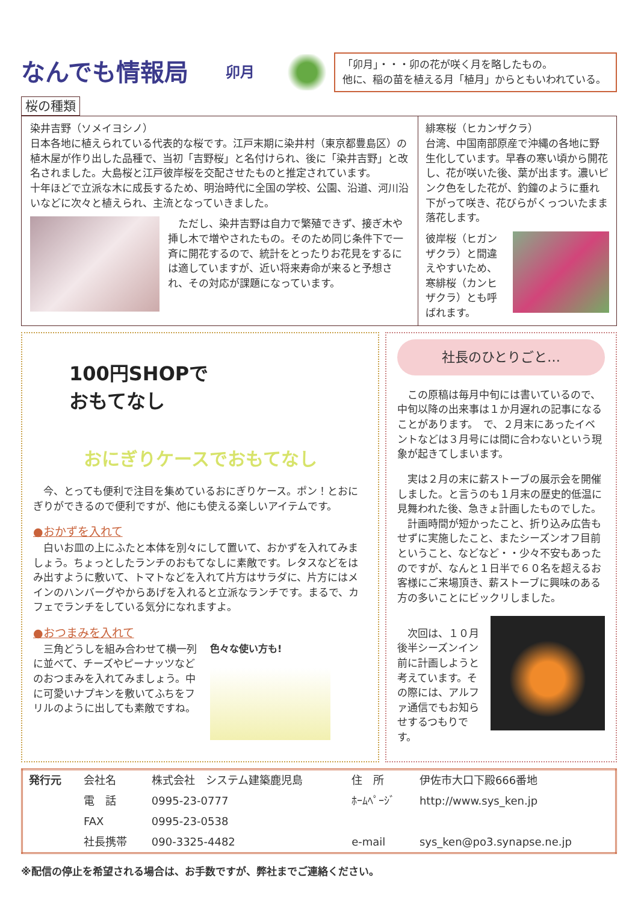なんでも情報局
卯月
「卯月」・・・卯の花が咲く月を略したもの。
他に、稲の苗を植える月「植月」からともいわれている。
桜の種類
染井吉野（ソメイヨシノ）
日本各地に植えられている代表的な桜です。江戸末期に染井村（東京都豊島区）の植木屋が作り出した品種で、当初「吉野桜」と名付けられ、後に「染井吉野」と改名されました。大島桜と江戸彼岸桜を交配させたものと推定されています。
十年ほどで立派な木に成長するため、明治時代に全国の学校、公園、沿道、河川沿いなどに次々と植えられ、主流となっていきました。
　ただし、染井吉野は自力で繁殖できず、接ぎ木や挿し木で増やされたもの。そのため同じ条件下で一斉に開花するので、統計をとったりお花見をするには適していますが、近い将来寿命が来ると予想され、その対応が課題になっています。
緋寒桜（ヒカンザクラ）
台湾、中国南部原産で沖縄の各地に野生化しています。早春の寒い頃から開花し、花が咲いた後、葉が出ます。濃いピンク色をした花が、釣鐘のように垂れ下がって咲き、花びらがくっついたまま落花します。
彼岸桜（ヒガンザクラ）と間違えやすいため、寒緋桜（カンヒザクラ）とも呼ばれます。
100円SHOPで
おもてなし
おにぎりケースでおもてなし
　今、とっても便利で注目を集めているおにぎりケース。ポン！とおにぎりができるので便利ですが、他にも使える楽しいアイテムです。
●おかずを入れて
　白いお皿の上にふたと本体を別々にして置いて、おかずを入れてみましょう。ちょっとしたランチのおもてなしに素敵です。レタスなどをはみ出すように敷いて、トマトなどを入れて片方はサラダに、片方にはメインのハンバーグやからあげを入れると立派なランチです。まるで、カフェでランチをしている気分になれますよ。
●おつまみを入れて
　三角どうしを組み合わせて横一列に並べて、チーズやピーナッツなどのおつまみを入れてみましょう。中に可愛いナプキンを敷いてふちをフリルのように出しても素敵ですね。
色々な使い方も!
社長のひとりごと…
　この原稿は毎月中旬には書いているので、中旬以降の出来事は１か月遅れの記事になることがあります。　で、２月末にあったイベントなどは３月号には間に合わないという現象が起きてしまいます。
　実は２月の末に薪ストーブの展示会を開催しました。と言うのも１月末の歴史的低温に見舞われた後、急きょ計画したものでした。
　計画時間が短かったこと、折り込み広告もせずに実施したこと、またシーズンオフ目前ということ、などなど・・少々不安もあったのですが、なんと１日半で６０名を超えるお客様にご来場頂き、薪ストーブに興味のある方の多いことにビックリしました。
　次回は、１０月後半シーズンイン前に計画しようと考えています。その際には、アルファ通信でもお知らせするつもりです。
| 発行元 | 会社名 | 株式会社 システム建築鹿児島 | 住 所 | 伊佐市大口下殿666番地 |
| | 電 話 | 0995-23-0777 | ﾎｰﾑﾍﾟｰｼﾞ | http://www.sys_ken.jp |
| | FAX | 0995-23-0538 | | |
| | 社長携帯 | 090-3325-4482 | e-mail | sys_ken@po3.synapse.ne.jp |
※配信の停止を希望される場合は、お手数ですが、弊社までご連絡ください。